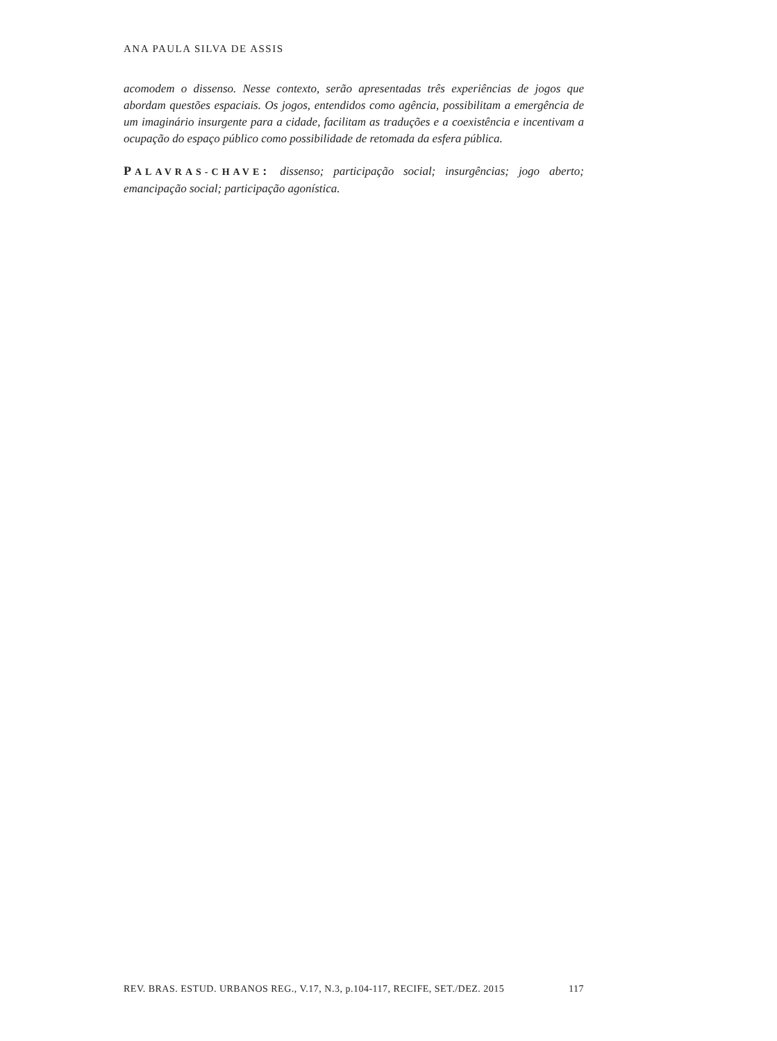ANA PAULA SILVA DE ASSIS
acomodem o dissenso. Nesse contexto, serão apresentadas três experiências de jogos que abordam questões espaciais. Os jogos, entendidos como agência, possibilitam a emergência de um imaginário insurgente para a cidade, facilitam as traduções e a coexistência e incentivam a ocupação do espaço público como possibilidade de retomada da esfera pública.
PALAVRAS-CHAVE: dissenso; participação social; insurgências; jogo aberto; emancipação social; participação agonística.
REV. BRAS. ESTUD. URBANOS REG., V.17, N.3, p.104-117, RECIFE, SET./DEZ. 2015 117